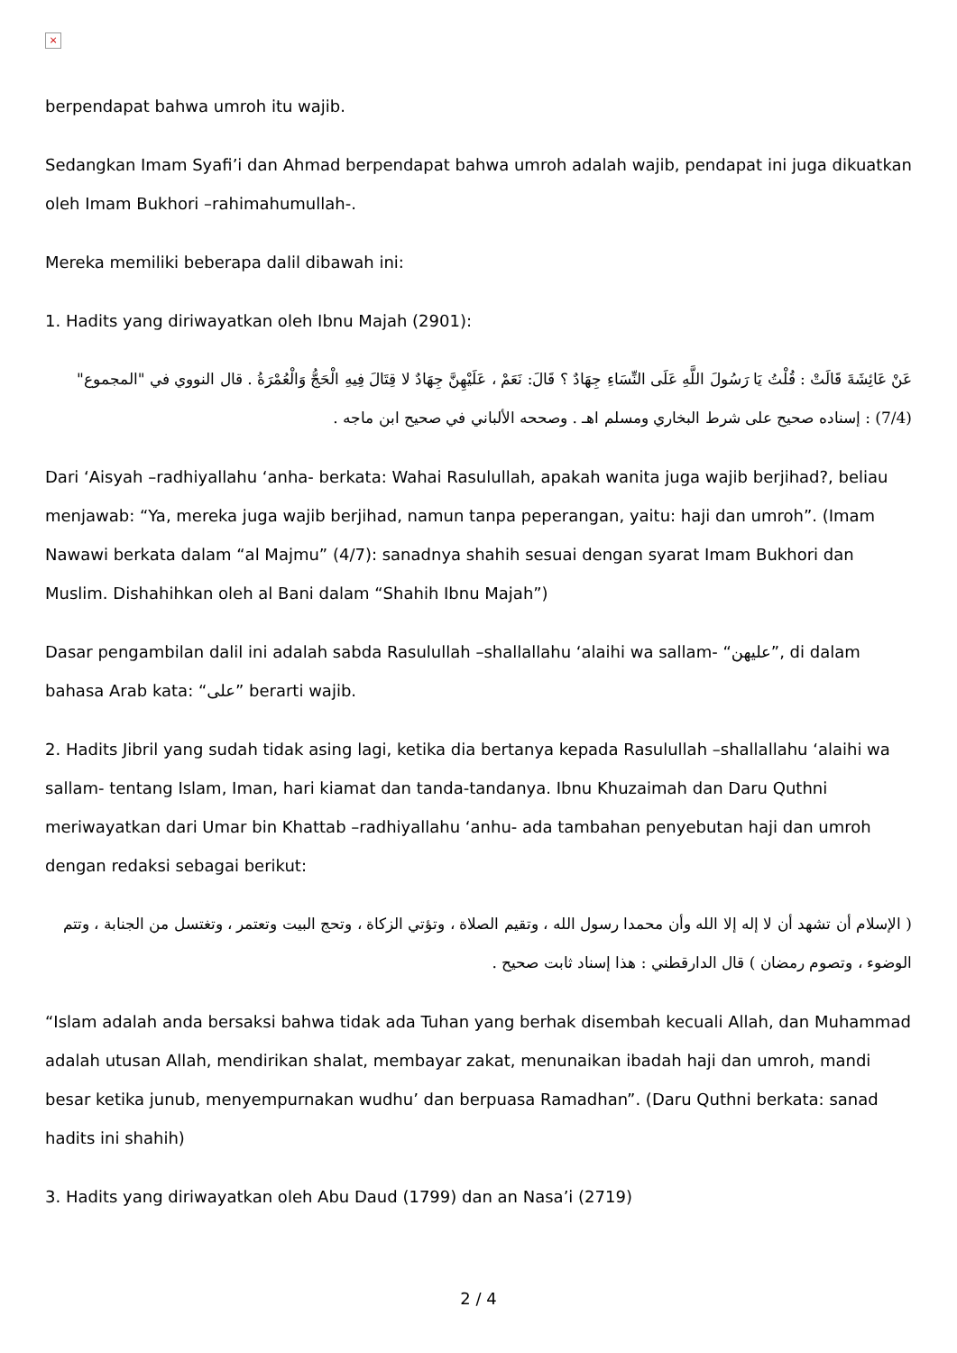×
berpendapat bahwa umroh itu wajib.
Sedangkan Imam Syafi’i dan Ahmad berpendapat bahwa umroh adalah wajib, pendapat ini juga dikuatkan oleh Imam Bukhori –rahimahumullah-.
Mereka memiliki beberapa dalil dibawah ini:
1. Hadits yang diriwayatkan oleh Ibnu Majah (2901):
عَنْ عَائِشَةَ قَالَتْ : قُلْتُ يَا رَسُولَ اللَّهِ عَلَى النِّسَاءِ جِهَادٌ ؟ قَالَ: نَعَمْ ، عَلَيْهِنَّ جِهَادٌ لا قِتَالَ فِيهِ الْحَجُّ وَالْعُمْرَةُ . قال النووي في "المجموع" (7/4) : إسناده صحيح على شرط البخاري ومسلم اهـ . وصححه الألباني في صحيح ابن ماجه .
Dari ‘Aisyah –radhiyallahu ‘anha- berkata: Wahai Rasulullah, apakah wanita juga wajib berjihad?, beliau menjawab: “Ya, mereka juga wajib berjihad, namun tanpa peperangan, yaitu: haji dan umroh”. (Imam Nawawi berkata dalam “al Majmu” (4/7): sanadnya shahih sesuai dengan syarat Imam Bukhori dan Muslim. Dishahihkan oleh al Bani dalam “Shahih Ibnu Majah”)
Dasar pengambilan dalil ini adalah sabda Rasulullah –shallallahu ‘alaihi wa sallam- “عليهن”, di dalam bahasa Arab kata: “على” berarti wajib.
2. Hadits Jibril yang sudah tidak asing lagi, ketika dia bertanya kepada Rasulullah –shallallahu ‘alaihi wa sallam- tentang Islam, Iman, hari kiamat dan tanda-tandanya. Ibnu Khuzaimah dan Daru Quthni meriwayatkan dari Umar bin Khattab –radhiyallahu ‘anhu- ada tambahan penyebutan haji dan umroh dengan redaksi sebagai berikut:
( الإسلام أن تشهد أن لا إله إلا الله وأن محمدا رسول الله ، وتقيم الصلاة ، وتؤتي الزكاة ، وتحج البيت وتعتمر ، وتغتسل من الجنابة ، وتتم الوضوء ، وتصوم رمضان ) قال الدارقطني : هذا إسناد ثابت صحيح .
“Islam adalah anda bersaksi bahwa tidak ada Tuhan yang berhak disembah kecuali Allah, dan Muhammad adalah utusan Allah, mendirikan shalat, membayar zakat, menunaikan ibadah haji dan umroh, mandi besar ketika junub, menyempurnakan wudhu’ dan berpuasa Ramadhan”. (Daru Quthni berkata: sanad hadits ini shahih)
3. Hadits yang diriwayatkan oleh Abu Daud (1799) dan an Nasa’i (2719)
2 / 4